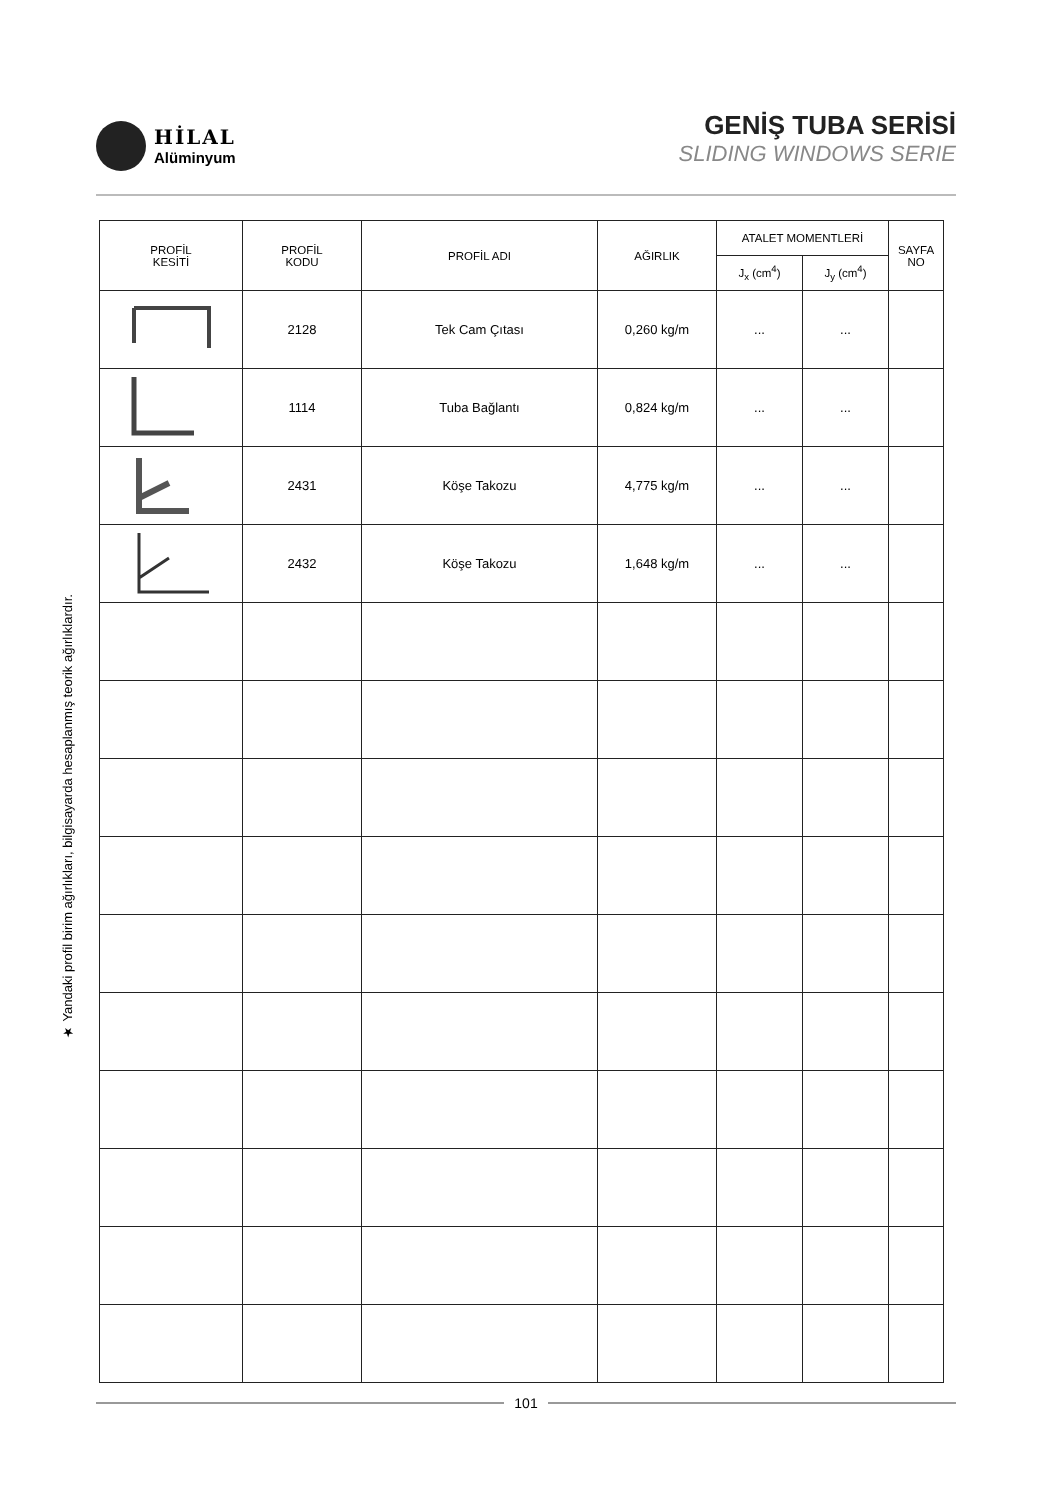HİLAL
Alüminyum
GENİŞ TUBA SERİSİ
SLIDING WINDOWS SERIE
★ Yandaki profil birim ağırlıkları, bilgisayarda hesaplanmış teorik ağırlıklardır.
| PROFİL KESİTİ | PROFİL KODU | PROFİL ADI | AĞIRLIK | ATALET MOMENTLERİ | | SAYFA NO |
| --- | --- | --- | --- | --- | --- | --- |
| | | | | J<sub>x</sub> (cm<sup>4</sup>) | J<sub>y</sub> (cm<sup>4</sup>) | |
| | 2128 | Tek Cam Çıtası | 0,260 kg/m | ... | ... | |
| | 1114 | Tuba Bağlantı | 0,824 kg/m | ... | ... | |
| | 2431 | Köşe Takozu | 4,775 kg/m | ... | ... | |
| | 2432 | Köşe Takozu | 1,648 kg/m | ... | ... | |
101